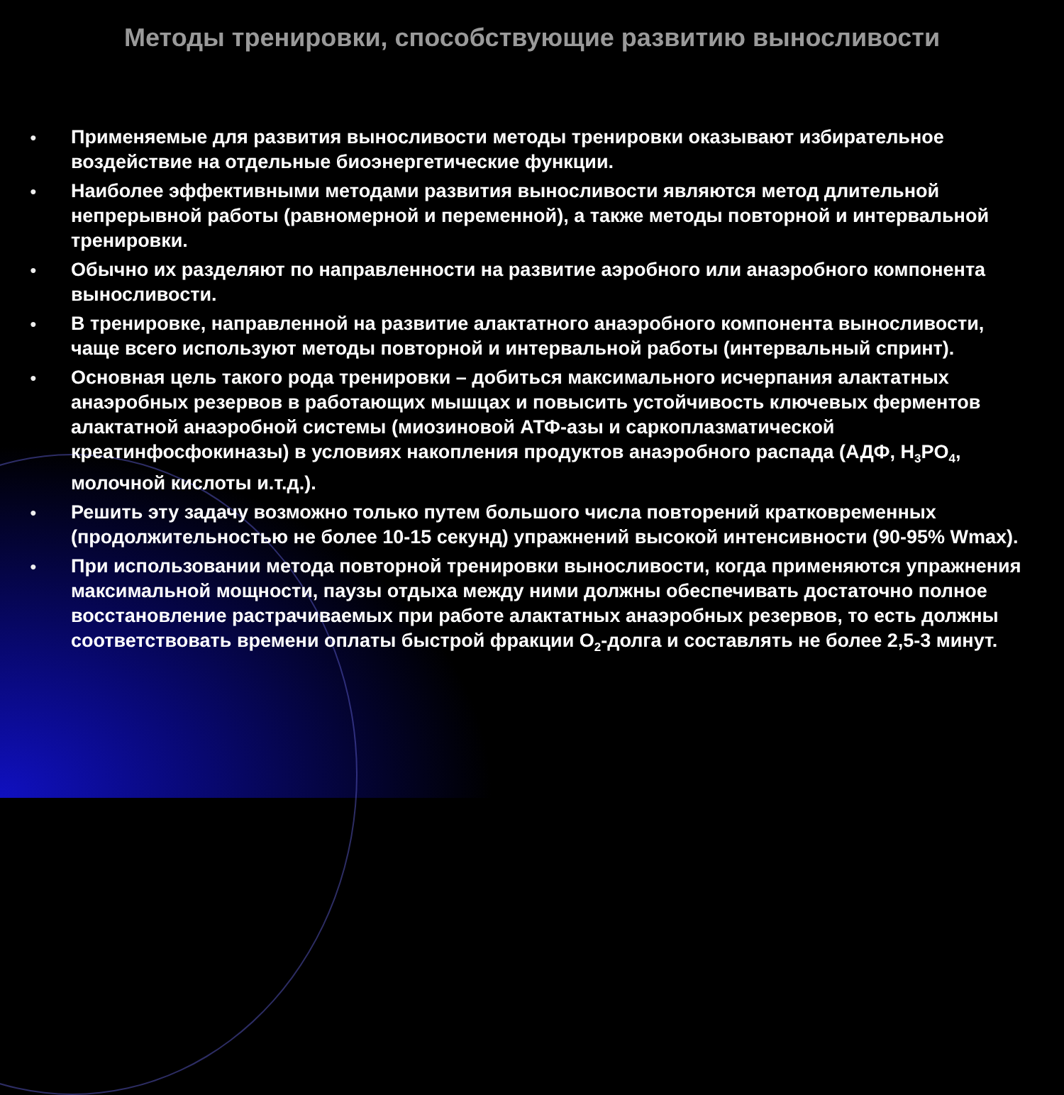Методы тренировки, способствующие развитию выносливости
● Применяемые для развития выносливости методы тренировки оказывают избирательное воздействие на отдельные биоэнергетические функции.
● Наиболее эффективными методами развития выносливости являются метод длительной непрерывной работы (равномерной и переменной), а также методы повторной и интервальной тренировки.
● Обычно их разделяют по направленности на развитие аэробного или анаэробного компонента выносливости.
● В тренировке, направленной на развитие алактатного анаэробного компонента выносливости, чаще всего используют методы повторной и интервальной работы (интервальный спринт).
● Основная цель такого рода тренировки – добиться максимального исчерпания алактатных анаэробных резервов в работающих мышцах и повысить устойчивость ключевых ферментов алактатной анаэробной системы (миозиновой АТФ-азы и саркоплазматической креатинфосфокиназы) в условиях накопления продуктов анаэробного распада (АДФ, H<sub>3</sub>PO<sub>4</sub>, молочной кислоты и.т.д.).
● Решить эту задачу возможно только путем большого числа повторений кратковременных (продолжительностью не более 10-15 секунд) упражнений высокой интенсивности (90-95% Wmax).
● При использовании метода повторной тренировки выносливости, когда применяются упражнения максимальной мощности, паузы отдыха между ними должны обеспечивать достаточно полное восстановление растрачиваемых при работе алактатных анаэробных резервов, то есть должны соответствовать времени оплаты быстрой фракции O<sub>2</sub>-долга и составлять не более 2,5-3 минут.